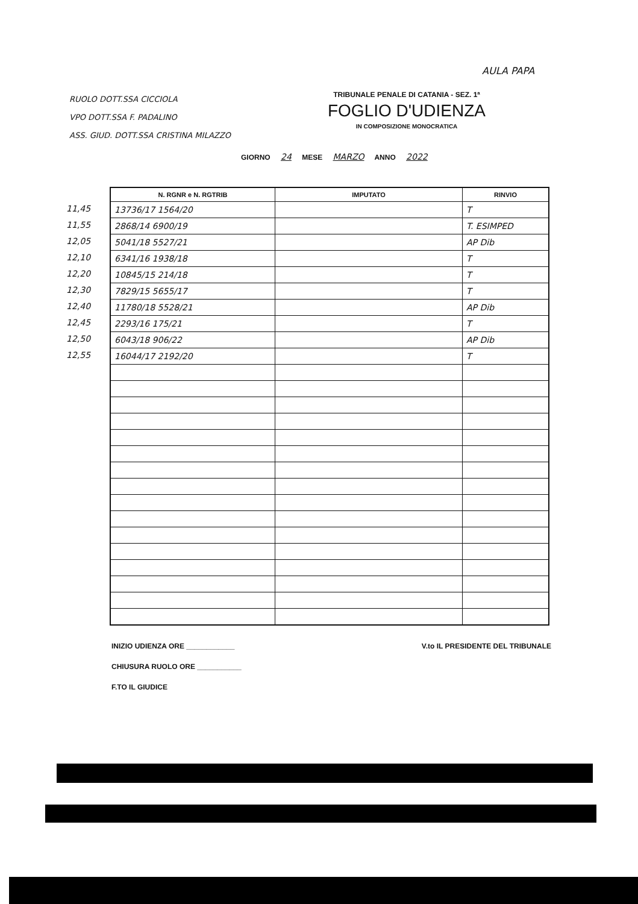AULA PAPA
RUOLO DOTT.SSA CICCIOLA
VPO DOTT.SSA F. PADALINO
ASS. GIUD. DOTT.SSA CRISTINA MILAZZO
TRIBUNALE PENALE DI CATANIA - SEZ. 1ª
FOGLIO D'UDIENZA
IN COMPOSIZIONE MONOCRATICA
GIORNO 24 MESE MARZO ANNO 2022
11,45
11,55
12,05
12,10
12,20
12,30
12,40
12,45
12,50
12,55
| N. RGNR e N. RGTRIB | IMPUTATO | RINVIO |
| --- | --- | --- |
| 13736/17 1564/20 | | T |
| 2868/14 6900/19 | | T. ESIMPED |
| 5041/18 5527/21 | | AP Dib |
| 6341/16 1938/18 | | T |
| 10845/15 214/18 | | T |
| 7829/15 5655/17 | | T |
| 11780/18 5528/21 | | AP Dib |
| 2293/16 175/21 | | T |
| 6043/18 906/22 | | AP Dib |
| 16044/17 2192/20 | | T |
INIZIO UDIENZA ORE ____________
CHIUSURA RUOLO ORE ___________
F.TO IL GIUDICE
V.to IL PRESIDENTE DEL TRIBUNALE